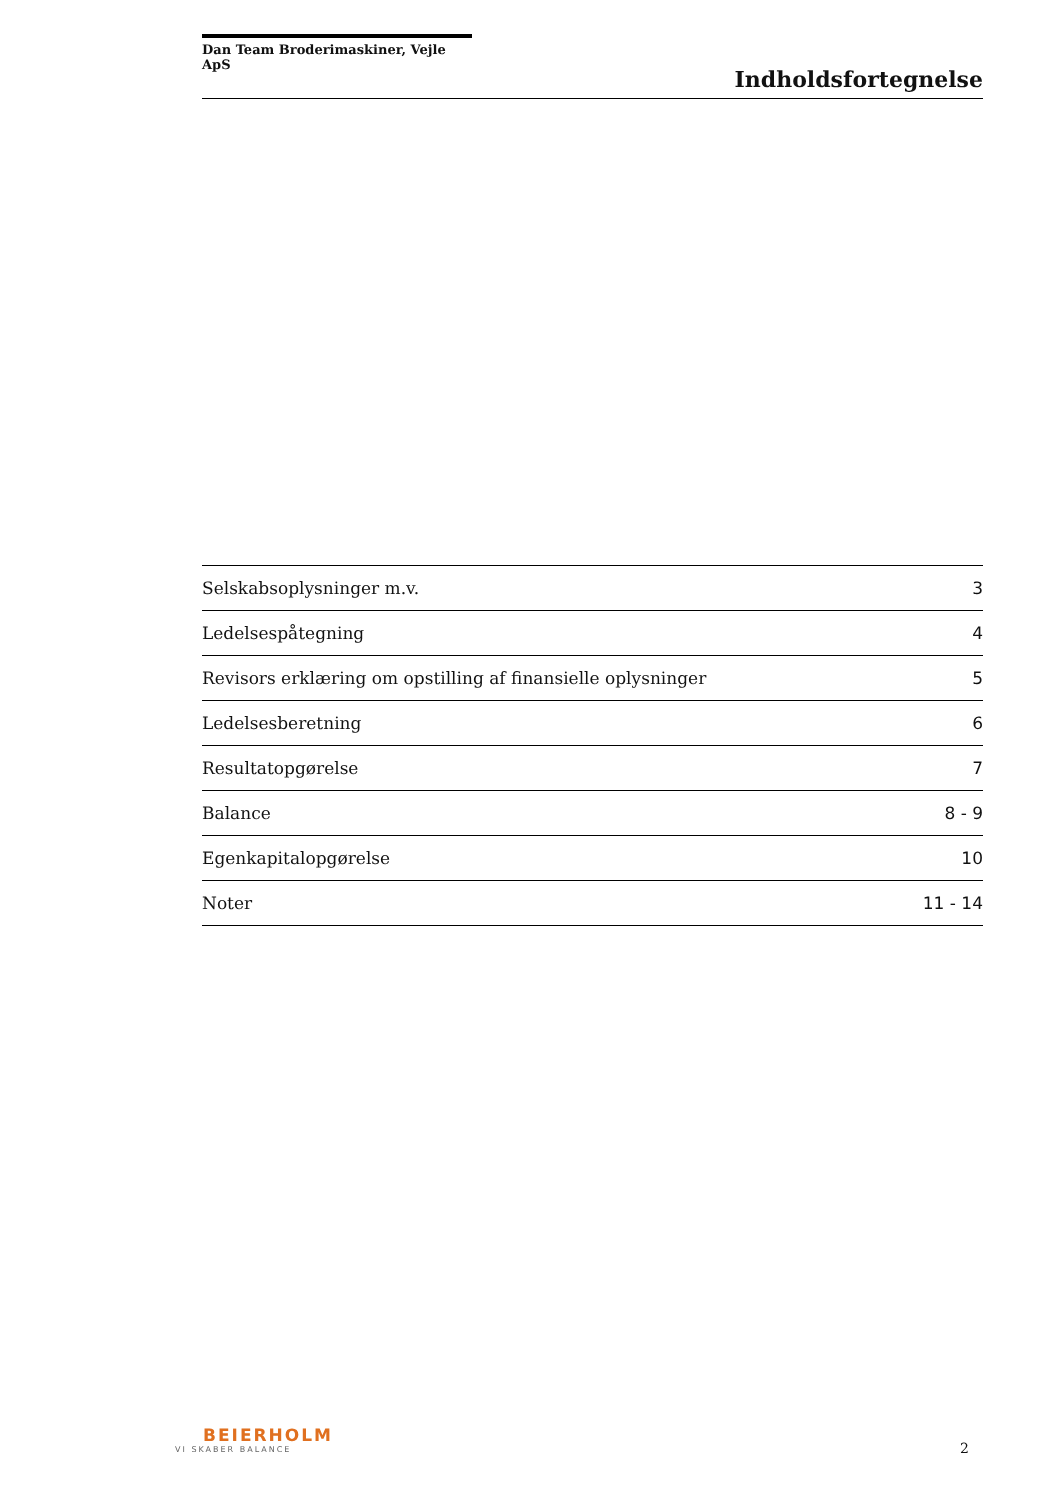Dan Team Broderimaskiner, Vejle ApS
Indholdsfortegnelse
| Selskabsoplysninger m.v. | 3 |
| Ledelsespåtegning | 4 |
| Revisors erklæring om opstilling af finansielle oplysninger | 5 |
| Ledelsesberetning | 6 |
| Resultatopgørelse | 7 |
| Balance | 8 - 9 |
| Egenkapitalopgørelse | 10 |
| Noter | 11 - 14 |
BEIERHOLM
VI SKABER BALANCE
2